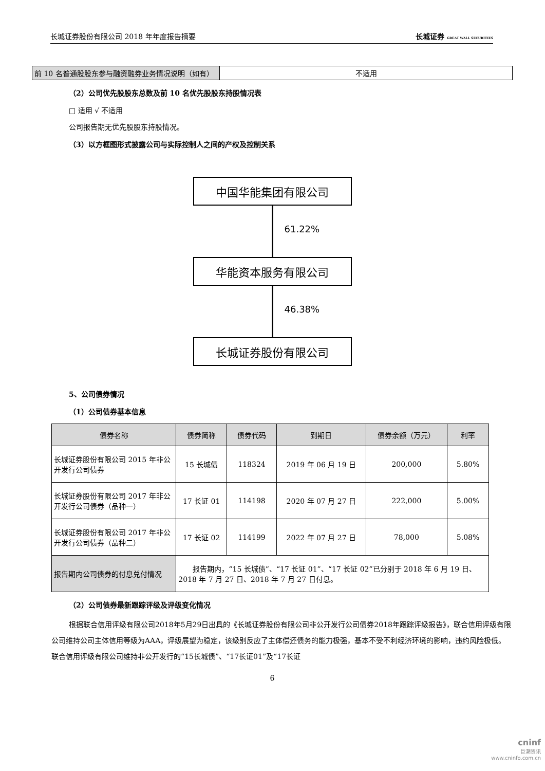长城证券股份有限公司 2018 年年度报告摘要 长城证券 GREAT WALL SECURITIES
| 前 10 名普通股股东参与融资融券业务情况说明（如有） | 不适用 |
（2）公司优先股股东总数及前 10 名优先股股东持股情况表
□ 适用 √ 不适用
公司报告期无优先股股东持股情况。
（3）以方框图形式披露公司与实际控制人之间的产权及控制关系
中国华能集团有限公司
61.22%
华能资本服务有限公司
46.38%
长城证券股份有限公司
5、公司债券情况
（1）公司债券基本信息
| 债券名称 | 债券简称 | 债券代码 | 到期日 | 债券余额（万元） | 利率 |
| --- | --- | --- | --- | --- | --- |
| 长城证券股份有限公司 2015 年非公开发行公司债券 | 15 长城债 | 118324 | 2019 年 06 月 19 日 | 200,000 | 5.80% |
| 长城证券股份有限公司 2017 年非公开发行公司债券（品种一） | 17 长证 01 | 114198 | 2020 年 07 月 27 日 | 222,000 | 5.00% |
| 长城证券股份有限公司 2017 年非公开发行公司债券（品种二） | 17 长证 02 | 114199 | 2022 年 07 月 27 日 | 78,000 | 5.08% |
| 报告期内公司债券的付息兑付情况 | 报告期内，“15 长城债”、“17 长证 01”、“17 长证 02”已分别于 2018 年 6 月 19 日、2018 年 7 月 27 日、2018 年 7 月 27 日付息。 | | | | |
（2）公司债券最新跟踪评级及评级变化情况
根据联合信用评级有限公司2018年5月29日出具的《长城证券股份有限公司非公开发行公司债券2018年跟踪评级报告》，联合信用评级有限公司维持公司主体信用等级为AAA，评级展望为稳定，该级别反应了主体偿还债务的能力极强，基本不受不利经济环境的影响，违约风险极低。联合信用评级有限公司维持非公开发行的“15长城债”、“17长证01”及“17长证
6
cninf
巨潮资讯
www.cninfo.com.cn